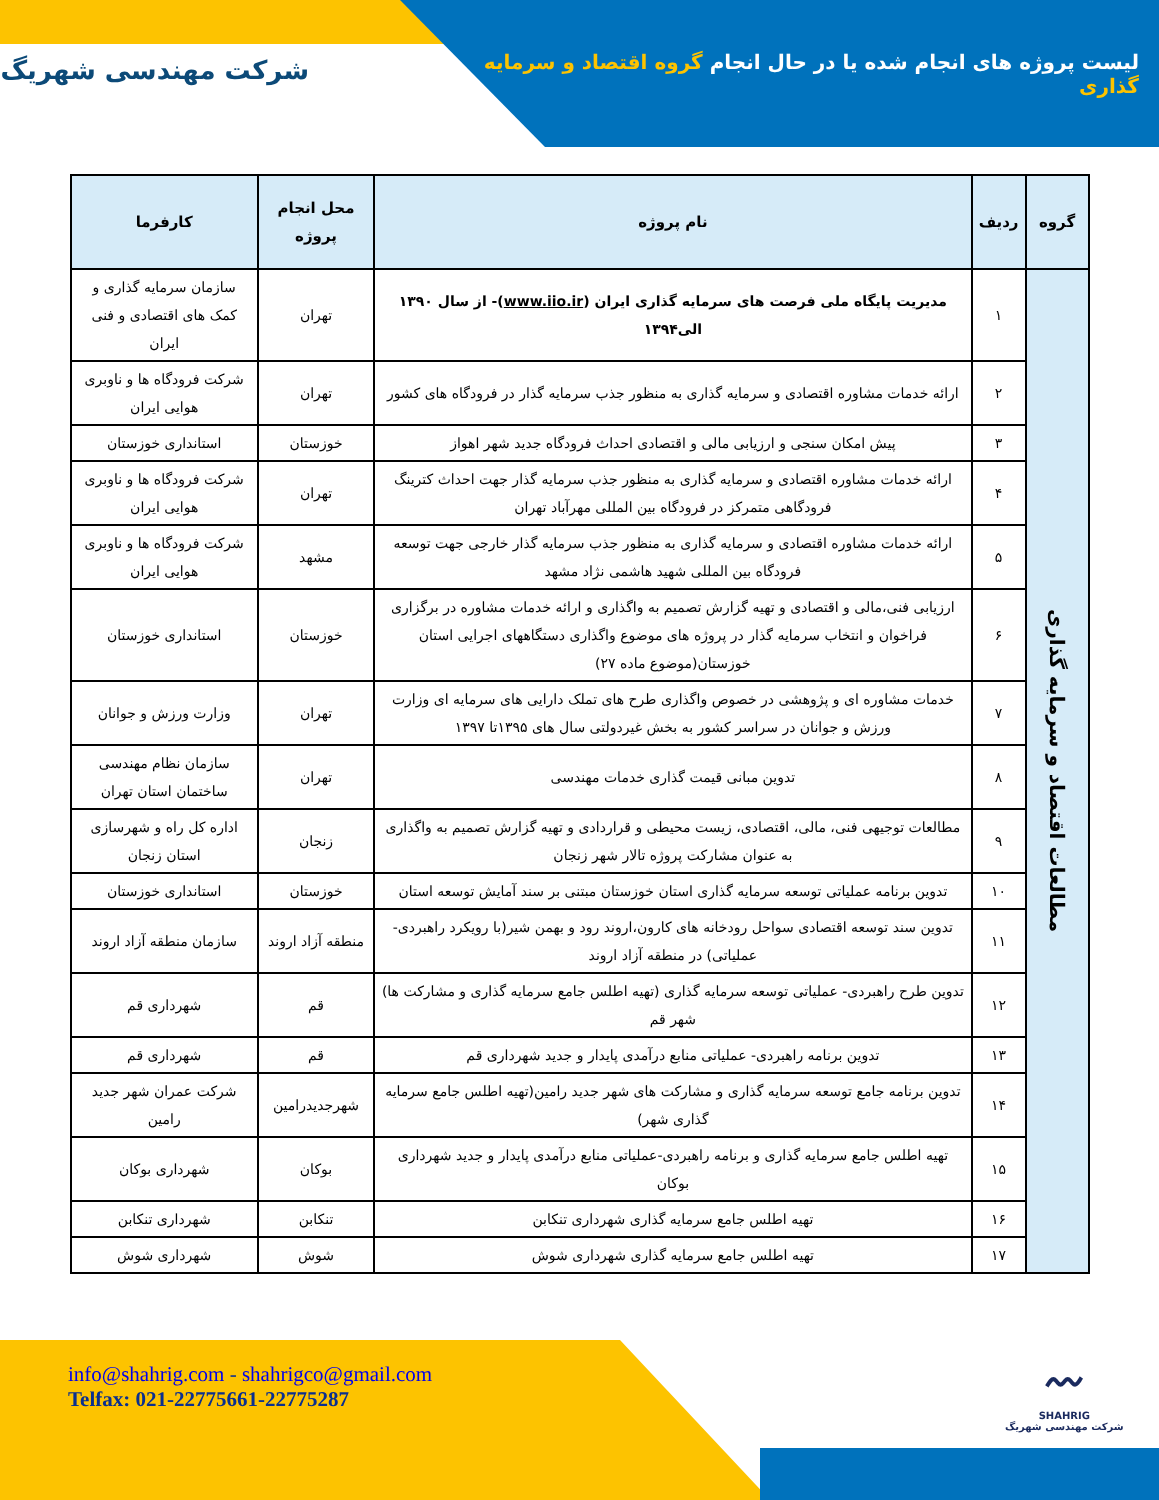لیست پروژه های انجام شده یا در حال انجام گروه اقتصاد و سرمایه گذاری
شرکت مهندسی شهریگ
| گروه | ردیف | نام پروژه | محل انجام پروژه | کارفرما |
| --- | --- | --- | --- | --- |
| مطالعات اقتصاد و سرمایه گذاری | ۱ | مدیریت پایگاه ملی فرصت های سرمایه گذاری ایران ( www.iio.ir )- از سال ۱۳۹۰ الی۱۳۹۴ | تهران | سازمان سرمایه گذاری و کمک های اقتصادی و فنی ایران |
| | ۲ | ارائه خدمات مشاوره اقتصادی و سرمایه گذاری به منظور جذب سرمایه گذار در فرودگاه های کشور | تهران | شرکت فرودگاه ها و ناوبری هوایی ایران |
| | ۳ | پیش امکان سنجی و ارزیابی مالی و اقتصادی احداث فرودگاه جدید شهر اهواز | خوزستان | استانداری خوزستان |
| | ۴ | ارائه خدمات مشاوره اقتصادی و سرمایه گذاری به منظور جذب سرمایه گذار جهت احداث کترینگ فرودگاهی متمرکز در فرودگاه بین المللی مهرآباد تهران | تهران | شرکت فرودگاه ها و ناوبری هوایی ایران |
| | ۵ | ارائه خدمات مشاوره اقتصادی و سرمایه گذاری به منظور جذب سرمایه گذار خارجی جهت توسعه فرودگاه بین المللی شهید هاشمی نژاد مشهد | مشهد | شرکت فرودگاه ها و ناوبری هوایی ایران |
| | ۶ | ارزیابی فنی،مالی و اقتصادی و تهیه گزارش تصمیم به واگذاری و ارائه خدمات مشاوره در برگزاری فراخوان و انتخاب سرمایه گذار در پروژه های موضوع واگذاری دستگاههای اجرایی استان خوزستان(موضوع ماده ۲۷) | خوزستان | استانداری خوزستان |
| | ۷ | خدمات مشاوره ای و پژوهشی در خصوص واگذاری طرح های تملک دارایی های سرمایه ای وزارت ورزش و جوانان در سراسر کشور به بخش غیردولتی سال های ۱۳۹۵تا ۱۳۹۷ | تهران | وزارت ورزش و جوانان |
| | ۸ | تدوین مبانی قیمت گذاری خدمات مهندسی | تهران | سازمان نظام مهندسی ساختمان استان تهران |
| | ۹ | مطالعات توجیهی فنی، مالی، اقتصادی، زیست محیطی و قراردادی و تهیه گزارش تصمیم به واگذاری به عنوان مشارکت پروژه تالار شهر زنجان | زنجان | اداره کل راه و شهرسازی استان زنجان |
| | ۱۰ | تدوین برنامه عملیاتی توسعه سرمایه گذاری استان خوزستان مبتنی بر سند آمایش توسعه استان | خوزستان | استانداری خوزستان |
| | ۱۱ | تدوین سند توسعه اقتصادی سواحل رودخانه های کارون،اروند رود و بهمن شیر(با رویکرد راهبردی- عملیاتی) در منطقه آزاد اروند | منطقه آزاد اروند | سازمان منطقه آزاد اروند |
| | ۱۲ | تدوین طرح راهبردی- عملیاتی توسعه سرمایه گذاری (تهیه اطلس جامع سرمایه گذاری و مشارکت ها) شهر قم | قم | شهرداری قم |
| | ۱۳ | تدوین برنامه راهبردی- عملیاتی منابع درآمدی پایدار و جدید شهرداری قم | قم | شهرداری قم |
| | ۱۴ | تدوین برنامه جامع توسعه سرمایه گذاری و مشارکت های شهر جدید رامین(تهیه اطلس جامع سرمایه گذاری شهر) | شهرجدیدرامین | شرکت عمران شهر جدید رامین |
| | ۱۵ | تهیه اطلس جامع سرمایه گذاری و برنامه راهبردی-عملیاتی منابع درآمدی پایدار و جدید شهرداری بوکان | بوکان | شهرداری بوکان |
| | ۱۶ | تهیه اطلس جامع سرمایه گذاری شهرداری تنکابن | تنکابن | شهرداری تنکابن |
| | ۱۷ | تهیه اطلس جامع سرمایه گذاری شهرداری شوش | شوش | شهرداری شوش |
info@shahrig.com - shahrigco@gmail.com
Telfax: 021-22775661-22775287
〰
SHAHRIG
شرکت مهندسی شهریگ